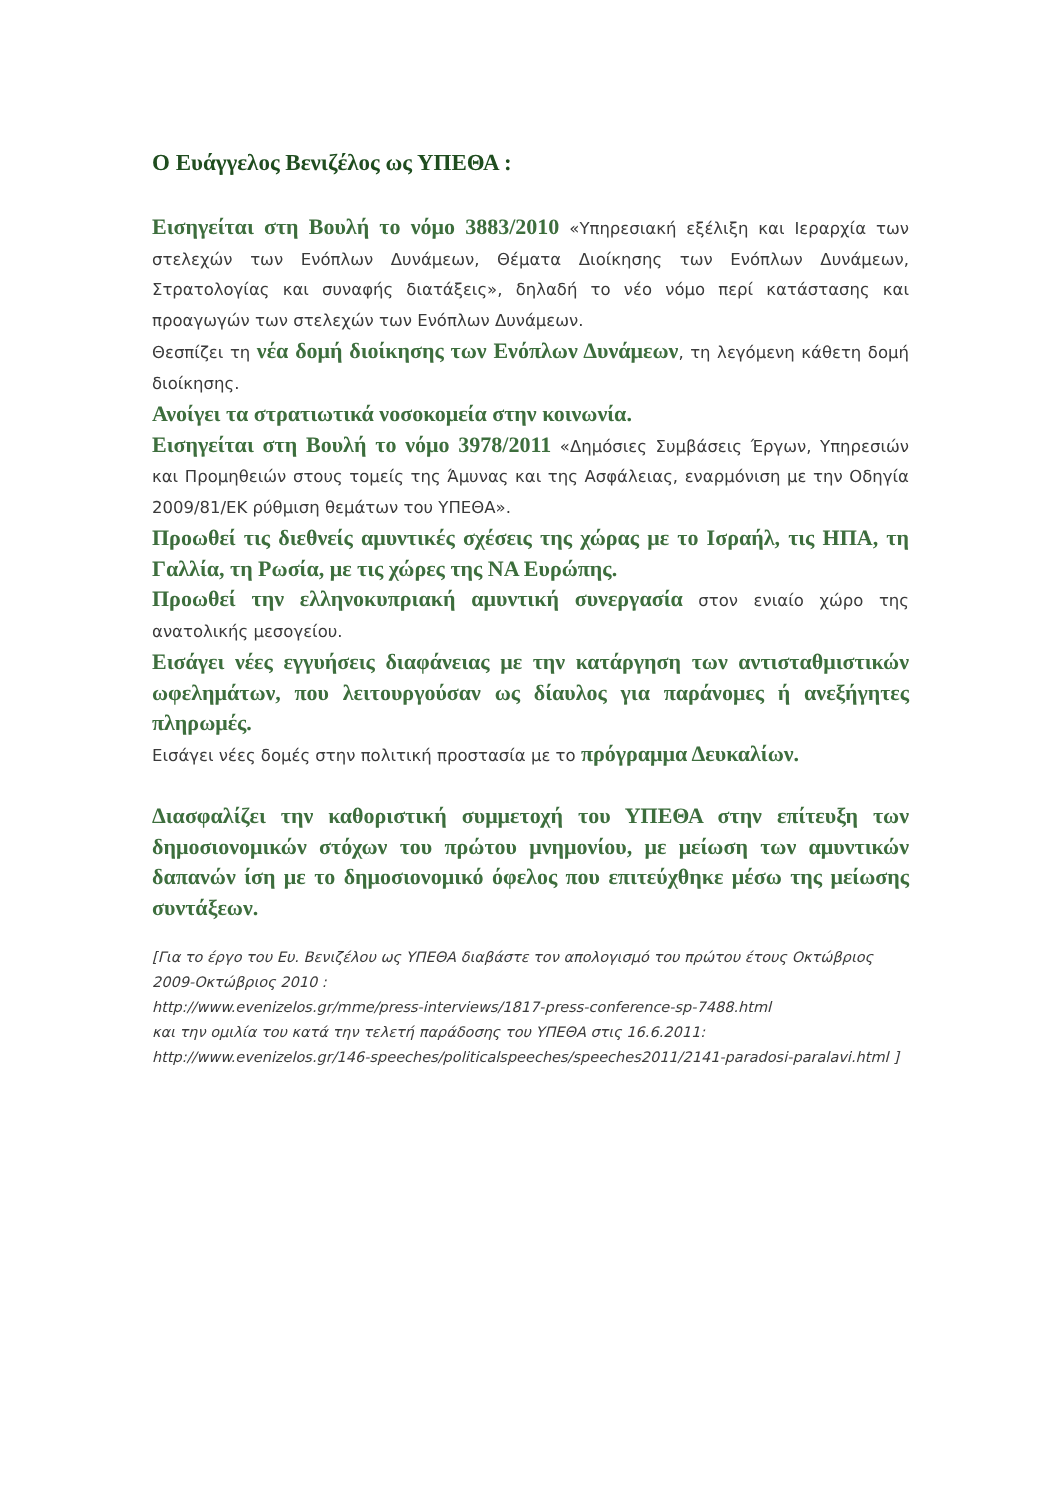Ο Ευάγγελος Βενιζέλος ως ΥΠΕΘΑ :
Εισηγείται στη Βουλή το νόμο 3883/2010 «Υπηρεσιακή εξέλιξη και Ιεραρχία των στελεχών των Ενόπλων Δυνάμεων, Θέματα Διοίκησης των Ενόπλων Δυνάμεων, Στρατολογίας και συναφής διατάξεις», δηλαδή το νέο νόμο περί κατάστασης και προαγωγών των στελεχών των Ενόπλων Δυνάμεων.
Θεσπίζει τη νέα δομή διοίκησης των Ενόπλων Δυνάμεων, τη λεγόμενη κάθετη δομή διοίκησης.
Ανοίγει τα στρατιωτικά νοσοκομεία στην κοινωνία.
Εισηγείται στη Βουλή το νόμο 3978/2011 «Δημόσιες Συμβάσεις Έργων, Υπηρεσιών και Προμηθειών στους τομείς της Άμυνας και της Ασφάλειας, εναρμόνιση με την Οδηγία 2009/81/ΕΚ ρύθμιση θεμάτων του ΥΠΕΘΑ».
Προωθεί τις διεθνείς αμυντικές σχέσεις της χώρας με το Ισραήλ, τις ΗΠΑ, τη Γαλλία, τη Ρωσία, με τις χώρες της ΝΑ Ευρώπης.
Προωθεί την ελληνοκυπριακή αμυντική συνεργασία στον ενιαίο χώρο της ανατολικής μεσογείου.
Εισάγει νέες εγγυήσεις διαφάνειας με την κατάργηση των αντισταθμιστικών ωφελημάτων, που λειτουργούσαν ως δίαυλος για παράνομες ή ανεξήγητες πληρωμές.
Εισάγει νέες δομές στην πολιτική προστασία με το πρόγραμμα Δευκαλίων.
Διασφαλίζει την καθοριστική συμμετοχή του ΥΠΕΘΑ στην επίτευξη των δημοσιονομικών στόχων του πρώτου μνημονίου, με μείωση των αμυντικών δαπανών ίση με το δημοσιονομικό όφελος που επιτεύχθηκε μέσω της μείωσης συντάξεων.
[Για το έργο του Ευ. Βενιζέλου ως ΥΠΕΘΑ διαβάστε τον απολογισμό του πρώτου έτους Οκτώβριος 2009-Οκτώβριος 2010 :
http://www.evenizelos.gr/mme/press-interviews/1817-press-conference-sp-7488.html
και την ομιλία του κατά την τελετή παράδοσης του ΥΠΕΘΑ στις 16.6.2011:
http://www.evenizelos.gr/146-speeches/politicalspeeches/speeches2011/2141-paradosi-paralavi.html ]